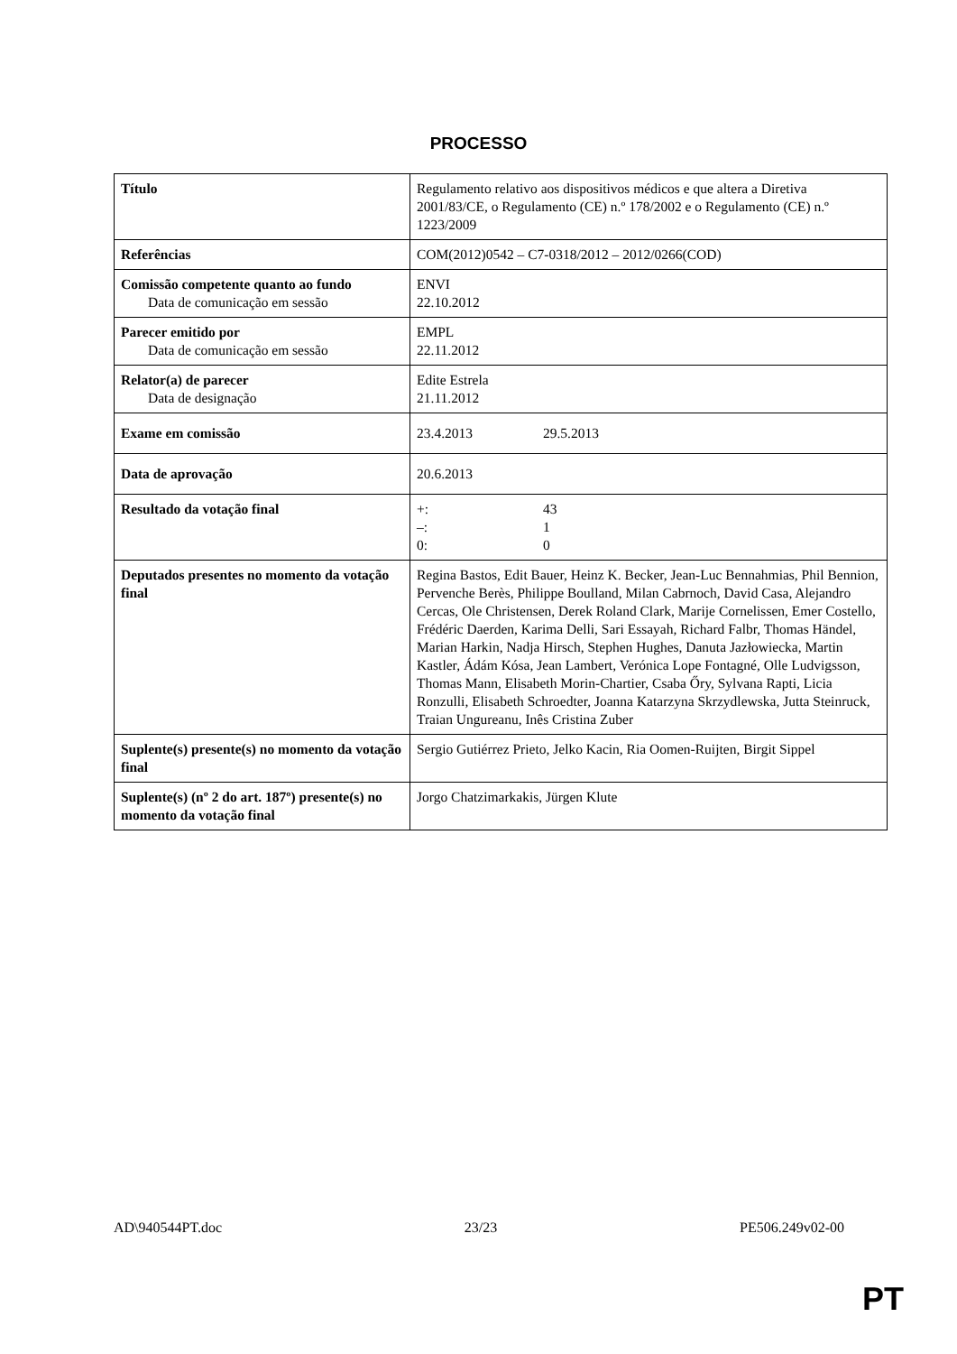PROCESSO
| Título | Regulamento relativo aos dispositivos médicos e que altera a Diretiva 2001/83/CE, o Regulamento (CE) n.º 178/2002 e o Regulamento (CE) n.º 1223/2009 |
| Referências | COM(2012)0542 – C7-0318/2012 – 2012/0266(COD) |
| Comissão competente quanto ao fundo Data de comunicação em sessão | ENVI 22.10.2012 |
| Parecer emitido por Data de comunicação em sessão | EMPL 22.11.2012 |
| Relator(a) de parecer Data de designação | Edite Estrela 21.11.2012 |
| Exame em comissão | 23.4.2013 29.5.2013 |
| Data de aprovação | 20.6.2013 |
| Resultado da votação final | +: 43 –: 1 0: 0 |
| Deputados presentes no momento da votação final | Regina Bastos, Edit Bauer, Heinz K. Becker, Jean-Luc Bennahmias, Phil Bennion, Pervenche Berès, Philippe Boulland, Milan Cabrnoch, David Casa, Alejandro Cercas, Ole Christensen, Derek Roland Clark, Marije Cornelissen, Emer Costello, Frédéric Daerden, Karima Delli, Sari Essayah, Richard Falbr, Thomas Händel, Marian Harkin, Nadja Hirsch, Stephen Hughes, Danuta Jazłowiecka, Martin Kastler, Ádám Kósa, Jean Lambert, Verónica Lope Fontagné, Olle Ludvigsson, Thomas Mann, Elisabeth Morin-Chartier, Csaba Őry, Sylvana Rapti, Licia Ronzulli, Elisabeth Schroedter, Joanna Katarzyna Skrzydlewska, Jutta Steinruck, Traian Ungureanu, Inês Cristina Zuber |
| Suplente(s) presente(s) no momento da votação final | Sergio Gutiérrez Prieto, Jelko Kacin, Ria Oomen-Ruijten, Birgit Sippel |
| Suplente(s) (nº 2 do art. 187º) presente(s) no momento da votação final | Jorgo Chatzimarkakis, Jürgen Klute |
AD\940544PT.doc 23/23 PE506.249v02-00
PT